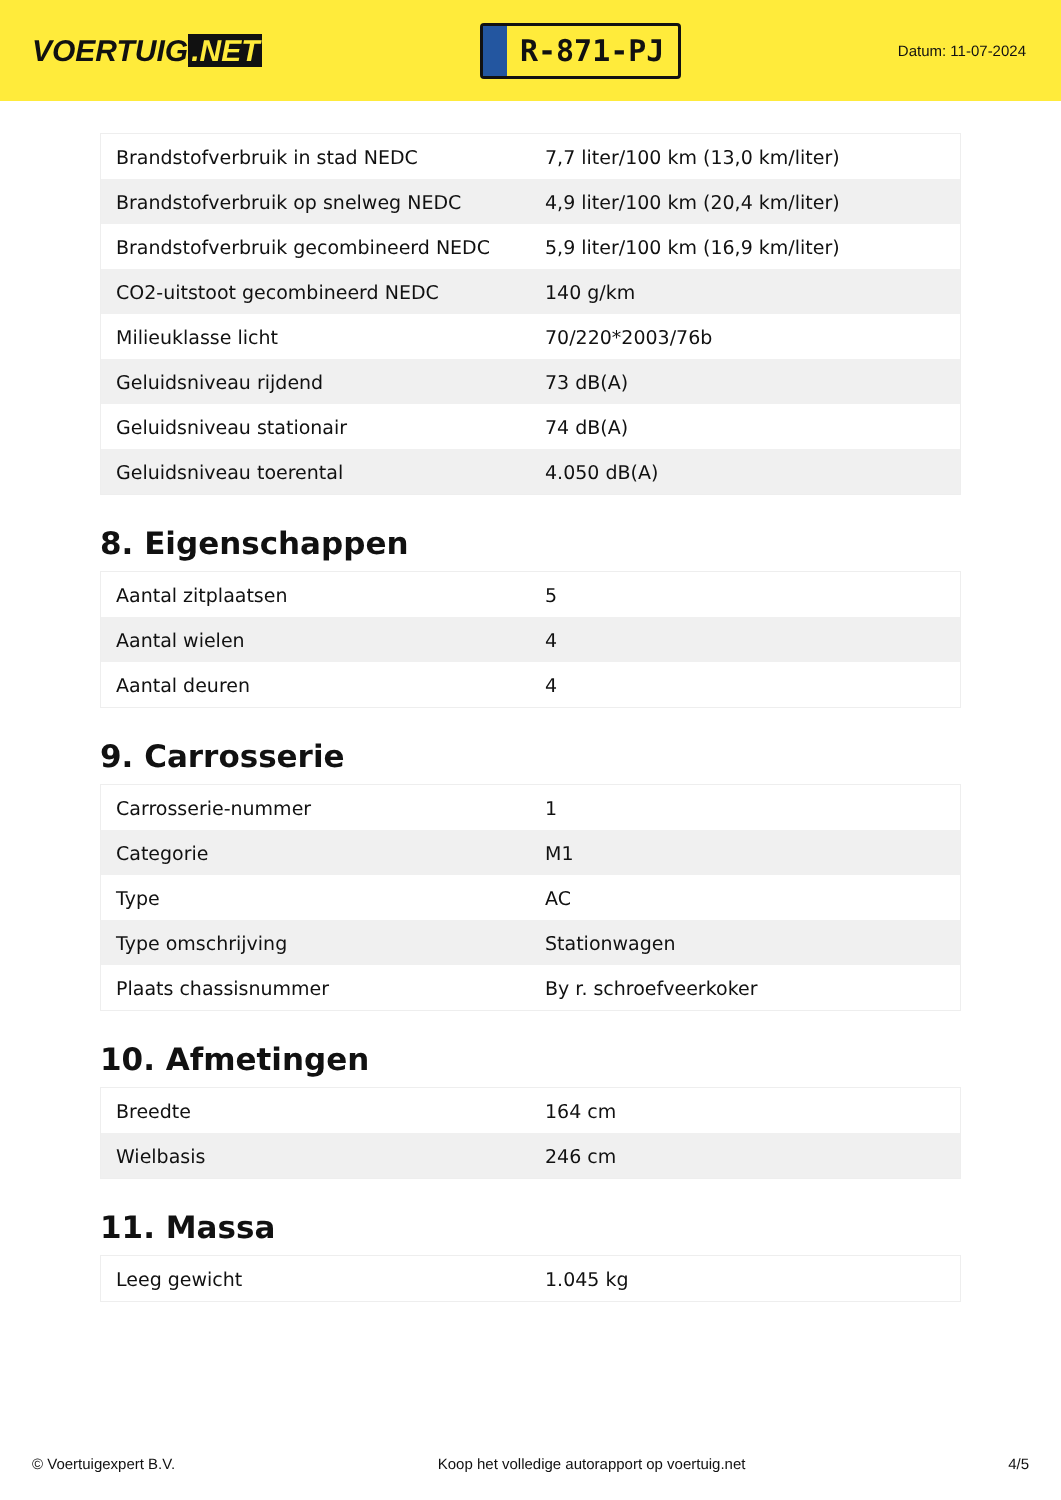VOERTUIG.NET
R-871-PJ
Datum: 11-07-2024
| Brandstofverbruik in stad NEDC | 7,7 liter/100 km (13,0 km/liter) |
| Brandstofverbruik op snelweg NEDC | 4,9 liter/100 km (20,4 km/liter) |
| Brandstofverbruik gecombineerd NEDC | 5,9 liter/100 km (16,9 km/liter) |
| CO2-uitstoot gecombineerd NEDC | 140 g/km |
| Milieuklasse licht | 70/220*2003/76b |
| Geluidsniveau rijdend | 73 dB(A) |
| Geluidsniveau stationair | 74 dB(A) |
| Geluidsniveau toerental | 4.050 dB(A) |
8. Eigenschappen
| Aantal zitplaatsen | 5 |
| Aantal wielen | 4 |
| Aantal deuren | 4 |
9. Carrosserie
| Carrosserie-nummer | 1 |
| Categorie | M1 |
| Type | AC |
| Type omschrijving | Stationwagen |
| Plaats chassisnummer | By r. schroefveerkoker |
10. Afmetingen
| Breedte | 164 cm |
| Wielbasis | 246 cm |
11. Massa
| Leeg gewicht | 1.045 kg |
© Voertuigexpert B.V. Koop het volledige autorapport op voertuig.net 4/5